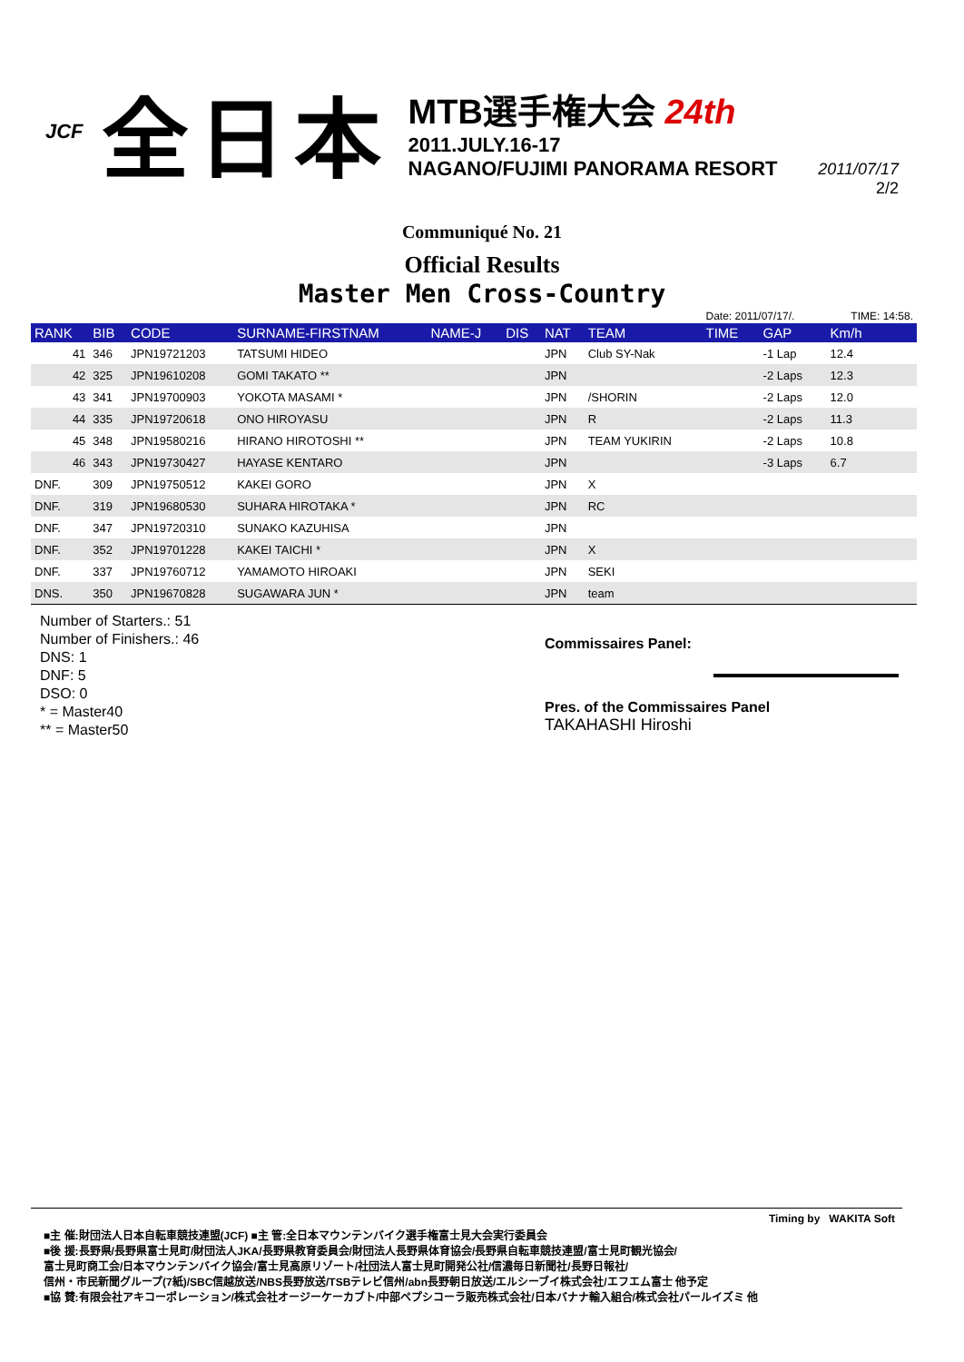JCF 全日本
MTB選手権大会 24th
2011.JULY.16-17
NAGANO/FUJIMI PANORAMA RESORT
2011/07/17
2/2
Communiqué No. 21
Official Results
Master Men Cross-Country
| | | | | | | | | Date: 2011/07/17/. | | TIME: 14:58. |
| RANK | BIB | CODE | SURNAME-FIRSTNAM | NAME-J | DIS | NAT | TEAM | TIME | GAP | Km/h |
| 41 | 346 | JPN19721203 | TATSUMI HIDEO | | | JPN | Club SY-Nak | | -1 Lap | 12.4 |
| 42 | 325 | JPN19610208 | GOMI TAKATO ** | | | JPN | | | -2 Laps | 12.3 |
| 43 | 341 | JPN19700903 | YOKOTA MASAMI * | | | JPN | /SHORIN | | -2 Laps | 12.0 |
| 44 | 335 | JPN19720618 | ONO HIROYASU | | | JPN | R | | -2 Laps | 11.3 |
| 45 | 348 | JPN19580216 | HIRANO HIROTOSHI ** | | | JPN | TEAM YUKIRIN | | -2 Laps | 10.8 |
| 46 | 343 | JPN19730427 | HAYASE KENTARO | | | JPN | | | -3 Laps | 6.7 |
| DNF. | 309 | JPN19750512 | KAKEI GORO | | | JPN | X | | | |
| DNF. | 319 | JPN19680530 | SUHARA HIROTAKA * | | | JPN | RC | | | |
| DNF. | 347 | JPN19720310 | SUNAKO KAZUHISA | | | JPN | | | | |
| DNF. | 352 | JPN19701228 | KAKEI TAICHI * | | | JPN | X | | | |
| DNF. | 337 | JPN19760712 | YAMAMOTO HIROAKI | | | JPN | SEKI | | | |
| DNS. | 350 | JPN19670828 | SUGAWARA JUN * | | | JPN | team | | | |
Number of Starters.: 51
Number of Finishers.: 46
DNS: 1
DNF: 5
DSO: 0
* = Master40
** = Master50
Commissaires Panel:
Pres. of the Commissaires Panel
TAKAHASHI Hiroshi
Timing by WAKITA Soft
■主 催:財団法人日本自転車競技連盟(JCF) ■主 管:全日本マウンテンバイク選手権富士見大会実行委員会
■後 援:長野県/長野県富士見町/財団法人JKA/長野県教育委員会/財団法人長野県体育協会/長野県自転車競技連盟/富士見町観光協会/
富士見町商工会/日本マウンテンバイク協会/富士見高原リゾート/社団法人富士見町開発公社/信濃毎日新聞社/長野日報社/
信州・市民新聞グループ(7紙)/SBC信越放送/NBS長野放送/TSBテレビ信州/abn長野朝日放送/エルシーブイ株式会社/エフエム富士 他予定
■協 賛:有限会社アキコーポレーション/株式会社オージーケーカブト/中部ペプシコーラ販売株式会社/日本バナナ輸入組合/株式会社パールイズミ 他